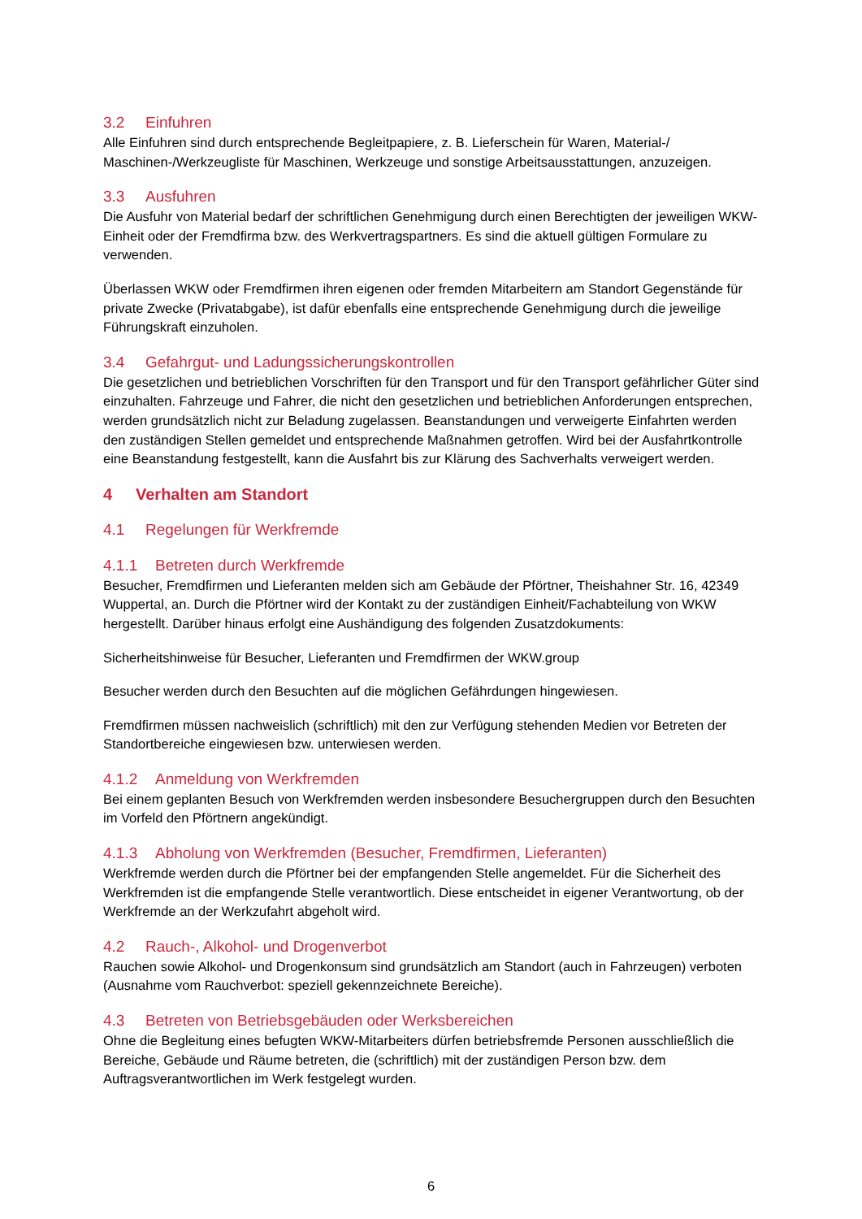3.2 Einfuhren
Alle Einfuhren sind durch entsprechende Begleitpapiere, z. B. Lieferschein für Waren, Material-/ Maschinen-/Werkzeugliste für Maschinen, Werkzeuge und sonstige Arbeitsausstattungen, anzuzeigen.
3.3 Ausfuhren
Die Ausfuhr von Material bedarf der schriftlichen Genehmigung durch einen Berechtigten der jeweiligen WKW-Einheit oder der Fremdfirma bzw. des Werkvertragspartners. Es sind die aktuell gültigen Formulare zu verwenden.
Überlassen WKW oder Fremdfirmen ihren eigenen oder fremden Mitarbeitern am Standort Gegenstände für private Zwecke (Privatabgabe), ist dafür ebenfalls eine entsprechende Genehmigung durch die jeweilige Führungskraft einzuholen.
3.4 Gefahrgut- und Ladungssicherungskontrollen
Die gesetzlichen und betrieblichen Vorschriften für den Transport und für den Transport gefährlicher Güter sind einzuhalten. Fahrzeuge und Fahrer, die nicht den gesetzlichen und betrieblichen Anforderungen entsprechen, werden grundsätzlich nicht zur Beladung zugelassen. Beanstandungen und verweigerte Einfahrten werden den zuständigen Stellen gemeldet und entsprechende Maßnahmen getroffen. Wird bei der Ausfahrtkontrolle eine Beanstandung festgestellt, kann die Ausfahrt bis zur Klärung des Sachverhalts verweigert werden.
4 Verhalten am Standort
4.1 Regelungen für Werkfremde
4.1.1 Betreten durch Werkfremde
Besucher, Fremdfirmen und Lieferanten melden sich am Gebäude der Pförtner, Theishahner Str. 16, 42349 Wuppertal, an. Durch die Pförtner wird der Kontakt zu der zuständigen Einheit/Fachabteilung von WKW hergestellt. Darüber hinaus erfolgt eine Aushändigung des folgenden Zusatzdokuments:
Sicherheitshinweise für Besucher, Lieferanten und Fremdfirmen der WKW.group
Besucher werden durch den Besuchten auf die möglichen Gefährdungen hingewiesen.
Fremdfirmen müssen nachweislich (schriftlich) mit den zur Verfügung stehenden Medien vor Betreten der Standortbereiche eingewiesen bzw. unterwiesen werden.
4.1.2 Anmeldung von Werkfremden
Bei einem geplanten Besuch von Werkfremden werden insbesondere Besuchergruppen durch den Besuchten im Vorfeld den Pförtnern angekündigt.
4.1.3 Abholung von Werkfremden (Besucher, Fremdfirmen, Lieferanten)
Werkfremde werden durch die Pförtner bei der empfangenden Stelle angemeldet. Für die Sicherheit des Werkfremden ist die empfangende Stelle verantwortlich. Diese entscheidet in eigener Verantwortung, ob der Werkfremde an der Werkzufahrt abgeholt wird.
4.2 Rauch-, Alkohol- und Drogenverbot
Rauchen sowie Alkohol- und Drogenkonsum sind grundsätzlich am Standort (auch in Fahrzeugen) verboten (Ausnahme vom Rauchverbot: speziell gekennzeichnete Bereiche).
4.3 Betreten von Betriebsgebäuden oder Werksbereichen
Ohne die Begleitung eines befugten WKW-Mitarbeiters dürfen betriebsfremde Personen ausschließlich die Bereiche, Gebäude und Räume betreten, die (schriftlich) mit der zuständigen Person bzw. dem Auftragsverantwortlichen im Werk festgelegt wurden.
6